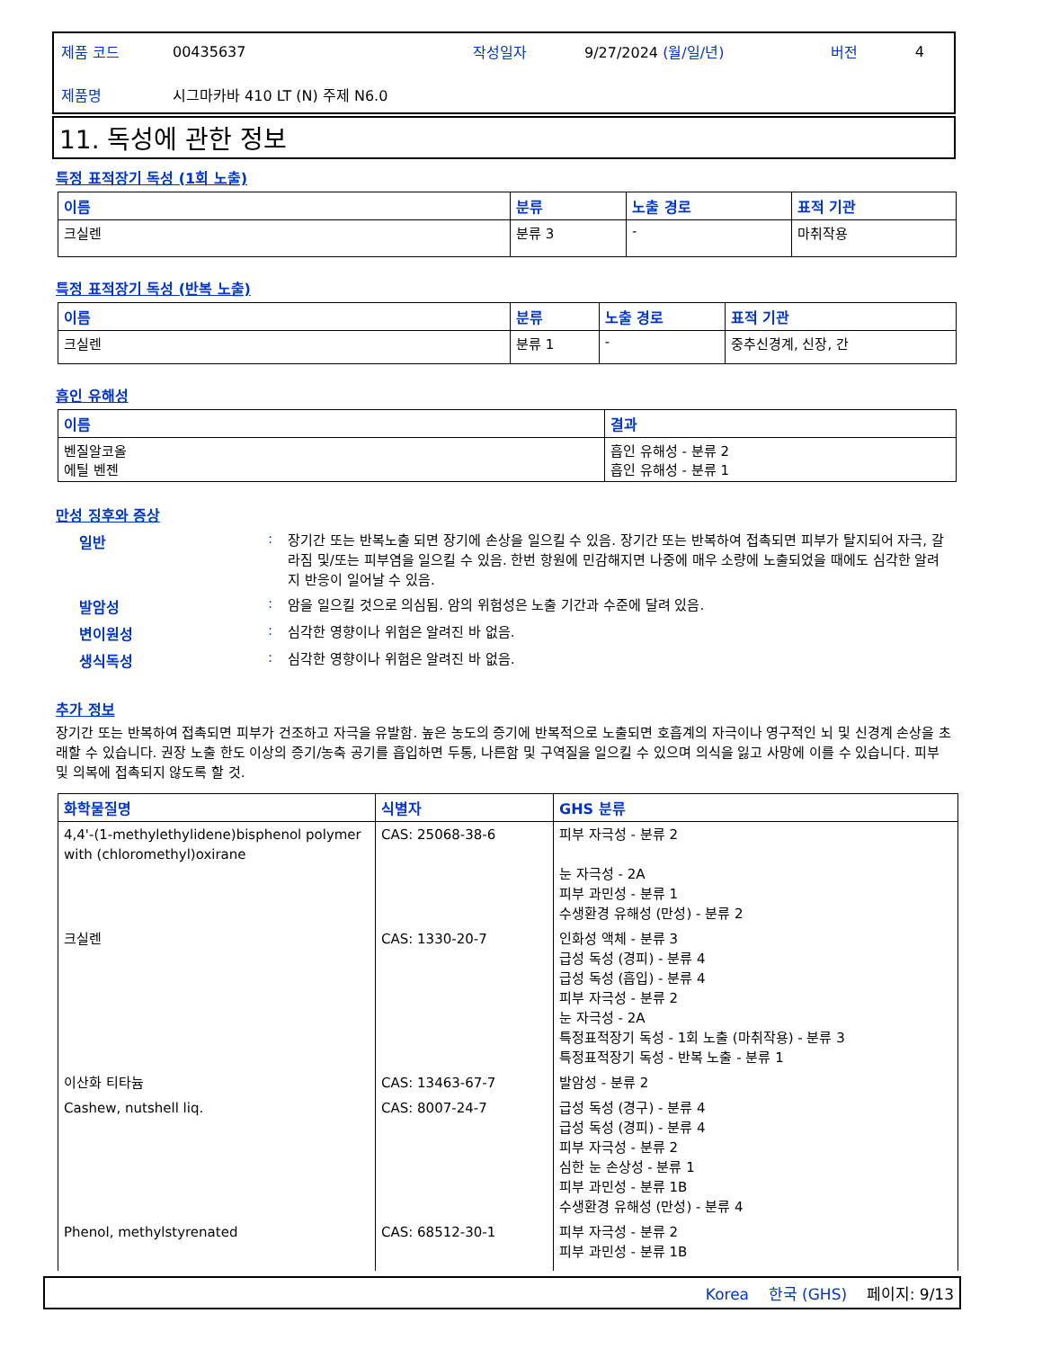| 제품 코드 | 00435637 | 작성일자 | 9/27/2024 (월/일/년) | 버전 | 4 |
| 제품명 | 시그마카바 410 LT (N) 주제 N6.0 | | | | |
11. 독성에 관한 정보
특정 표적장기 독성 (1회 노출)
| 이름 | 분류 | 노출 경로 | 표적 기관 |
| --- | --- | --- | --- |
| 크실렌 | 분류 3 | - | 마취작용 |
특정 표적장기 독성 (반복 노출)
| 이름 | 분류 | 노출 경로 | 표적 기관 |
| --- | --- | --- | --- |
| 크실렌 | 분류 1 | - | 중추신경계, 신장, 간 |
흡인 유해성
| 이름 | 결과 |
| --- | --- |
| 벤질알코올 에틸 벤젠 | 흡인 유해성 - 분류 2 흡인 유해성 - 분류 1 |
만성 징후와 증상
일반 :
장기간 또는 반복노출 되면 장기에 손상을 일으킬 수 있음. 장기간 또는 반복하여 접촉되면 피부가 탈지되어 자극, 갈라짐 및/또는 피부염을 일으킬 수 있음. 한번 항원에 민감해지면 나중에 매우 소량에 노출되었을 때에도 심각한 알려지 반응이 일어날 수 있음.
발암성 :
암을 일으킬 것으로 의심됨. 암의 위험성은 노출 기간과 수준에 달려 있음.
변이원성 :
심각한 영향이나 위험은 알려진 바 없음.
생식독성 :
심각한 영향이나 위험은 알려진 바 없음.
추가 정보
장기간 또는 반복하여 접촉되면 피부가 건조하고 자극을 유발함. 높은 농도의 증기에 반복적으로 노출되면 호흡계의 자극이나 영구적인 뇌 및 신경계 손상을 초래할 수 있습니다. 권장 노출 한도 이상의 증기/농축 공기를 흡입하면 두통, 나른함 및 구역질을 일으킬 수 있으며 의식을 잃고 사망에 이를 수 있습니다. 피부 및 의복에 접촉되지 않도록 할 것.
| 화학물질명 | 식별자 | GHS 분류 |
| --- | --- | --- |
| 4,4'-(1-methylethylidene)bisphenol polymer with (chloromethyl)oxirane | CAS: 25068-38-6 | 피부 자극성 - 분류 2 눈 자극성 - 2A 피부 과민성 - 분류 1 수생환경 유해성 (만성) - 분류 2 |
| 크실렌 | CAS: 1330-20-7 | 인화성 액체 - 분류 3 급성 독성 (경피) - 분류 4 급성 독성 (흡입) - 분류 4 피부 자극성 - 분류 2 눈 자극성 - 2A 특정표적장기 독성 - 1회 노출 (마취작용) - 분류 3 특정표적장기 독성 - 반복 노출 - 분류 1 |
| 이산화 티타늄 | CAS: 13463-67-7 | 발암성 - 분류 2 |
| Cashew, nutshell liq. | CAS: 8007-24-7 | 급성 독성 (경구) - 분류 4 급성 독성 (경피) - 분류 4 피부 자극성 - 분류 2 심한 눈 손상성 - 분류 1 피부 과민성 - 분류 1B 수생환경 유해성 (만성) - 분류 4 |
| Phenol, methylstyrenated | CAS: 68512-30-1 | 피부 자극성 - 분류 2 피부 과민성 - 분류 1B |
Korea 한국 (GHS) 페이지: 9/13